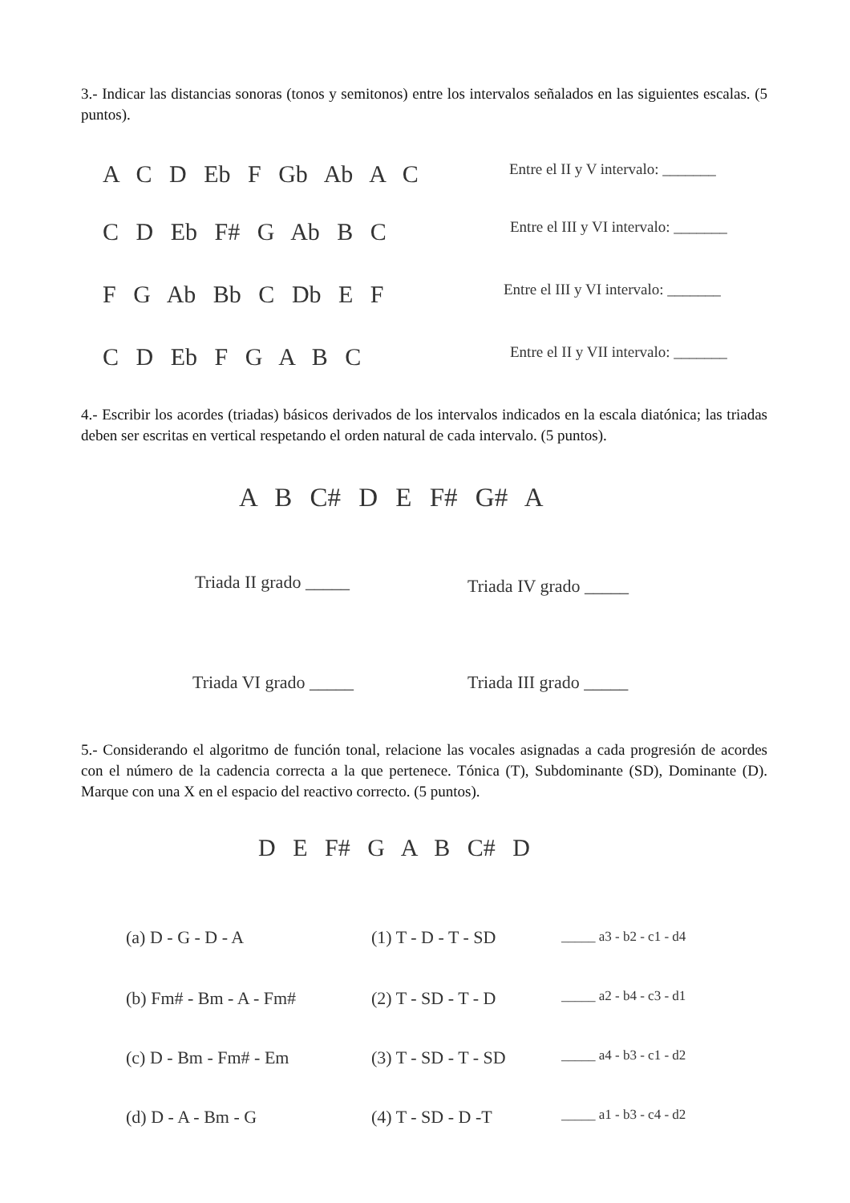3.- Indicar las distancias sonoras (tonos y semitonos) entre los intervalos señalados en las siguientes escalas. (5 puntos).
A C D Eb F Gb Ab A C Entre el II y V intervalo: _______
C D Eb F# G Ab B C Entre el III y VI intervalo: _______
F G Ab Bb C Db E F Entre el III y VI intervalo: _______
C D Eb F G A B C Entre el II y VII intervalo: _______
4.- Escribir los acordes (triadas) básicos derivados de los intervalos indicados en la escala diatónica; las triadas deben ser escritas en vertical respetando el orden natural de cada intervalo. (5 puntos).
A B C# D E F# G# A
Triada II grado _____ Triada IV grado _____
Triada VI grado _____ Triada III grado _____
5.- Considerando el algoritmo de función tonal, relacione las vocales asignadas a cada progresión de acordes con el número de la cadencia correcta a la que pertenece. Tónica (T), Subdominante (SD), Dominante (D). Marque con una X en el espacio del reactivo correcto. (5 puntos).
D E F# G A B C# D
(a) D - G - D - A (1) T - D - T - SD _____ a3 - b2 - c1 - d4
(b) Fm# - Bm - A - Fm# (2) T - SD - T - D _____ a2 - b4 - c3 - d1
(c) D - Bm - Fm# - Em (3) T - SD - T - SD _____ a4 - b3 - c1 - d2
(d) D - A - Bm - G (4) T - SD - D -T _____ a1 - b3 - c4 - d2